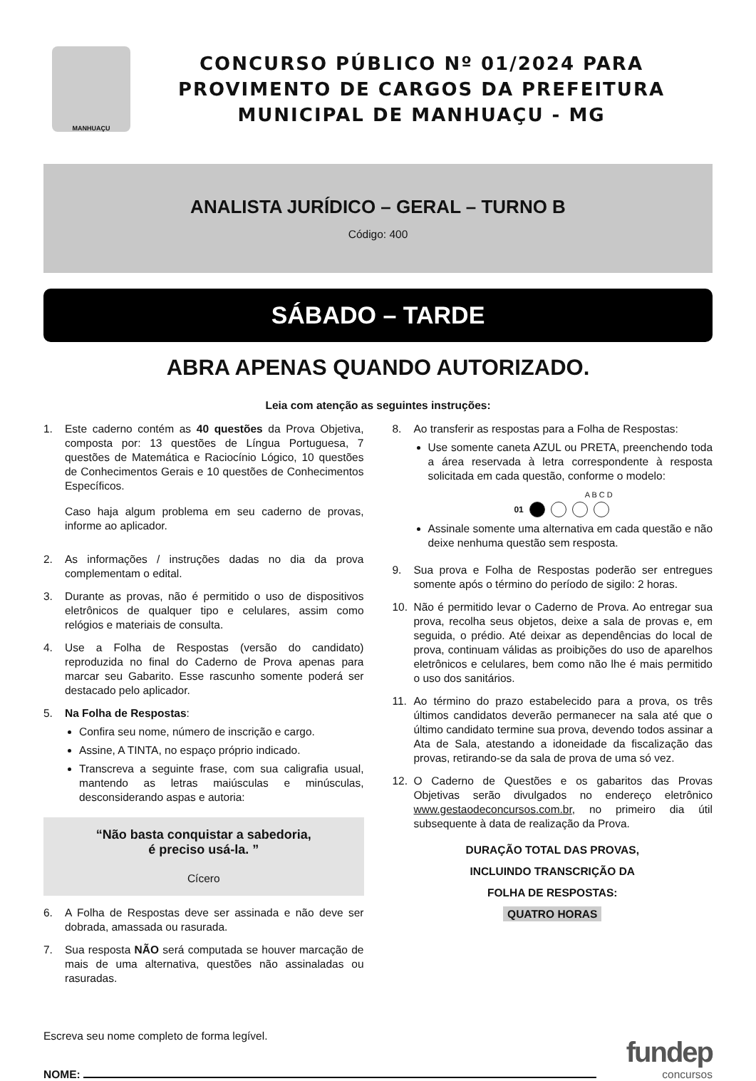MANHUAÇU
CONCURSO PÚBLICO Nº 01/2024 PARA
PROVIMENTO DE CARGOS DA PREFEITURA
MUNICIPAL DE MANHUAÇU - MG
ANALISTA JURÍDICO – GERAL – TURNO B
Código: 400
SÁBADO – TARDE
ABRA APENAS QUANDO AUTORIZADO.
Leia com atenção as seguintes instruções:
1. Este caderno contém as 40 questões da Prova Objetiva, composta por: 13 questões de Língua Portuguesa, 7 questões de Matemática e Raciocínio Lógico, 10 questões de Conhecimentos Gerais e 10 questões de Conhecimentos Específicos.
Caso haja algum problema em seu caderno de provas, informe ao aplicador.
2. As informações / instruções dadas no dia da prova complementam o edital.
3. Durante as provas, não é permitido o uso de dispositivos eletrônicos de qualquer tipo e celulares, assim como relógios e materiais de consulta.
4. Use a Folha de Respostas (versão do candidato) reproduzida no final do Caderno de Prova apenas para marcar seu Gabarito. Esse rascunho somente poderá ser destacado pelo aplicador.
5. Na Folha de Respostas:
Confira seu nome, número de inscrição e cargo.
Assine, A TINTA, no espaço próprio indicado.
Transcreva a seguinte frase, com sua caligrafia usual, mantendo as letras maiúsculas e minúsculas, desconsiderando aspas e autoria:
“Não basta conquistar a sabedoria,
é preciso usá-la. ”
Cícero
6. A Folha de Respostas deve ser assinada e não deve ser dobrada, amassada ou rasurada.
7. Sua resposta NÃO será computada se houver marcação de mais de uma alternativa, questões não assinaladas ou rasuradas.
8. Ao transferir as respostas para a Folha de Respostas:
Use somente caneta AZUL ou PRETA, preenchendo toda a área reservada à letra correspondente à resposta solicitada em cada questão, conforme o modelo:
A B C D
01
Assinale somente uma alternativa em cada questão e não deixe nenhuma questão sem resposta.
9. Sua prova e Folha de Respostas poderão ser entregues somente após o término do período de sigilo: 2 horas.
10. Não é permitido levar o Caderno de Prova. Ao entregar sua prova, recolha seus objetos, deixe a sala de provas e, em seguida, o prédio. Até deixar as dependências do local de prova, continuam válidas as proibições do uso de aparelhos eletrônicos e celulares, bem como não lhe é mais permitido o uso dos sanitários.
11. Ao término do prazo estabelecido para a prova, os três últimos candidatos deverão permanecer na sala até que o último candidato termine sua prova, devendo todos assinar a Ata de Sala, atestando a idoneidade da fiscalização das provas, retirando-se da sala de prova de uma só vez.
12. O Caderno de Questões e os gabaritos das Provas Objetivas serão divulgados no endereço eletrônico www.gestaodeconcursos.com.br, no primeiro dia útil subsequente à data de realização da Prova.
DURAÇÃO TOTAL DAS PROVAS,
INCLUINDO TRANSCRIÇÃO DA
FOLHA DE RESPOSTAS:
QUATRO HORAS
Escreva seu nome completo de forma legível.
NOME:
fundep
concursos